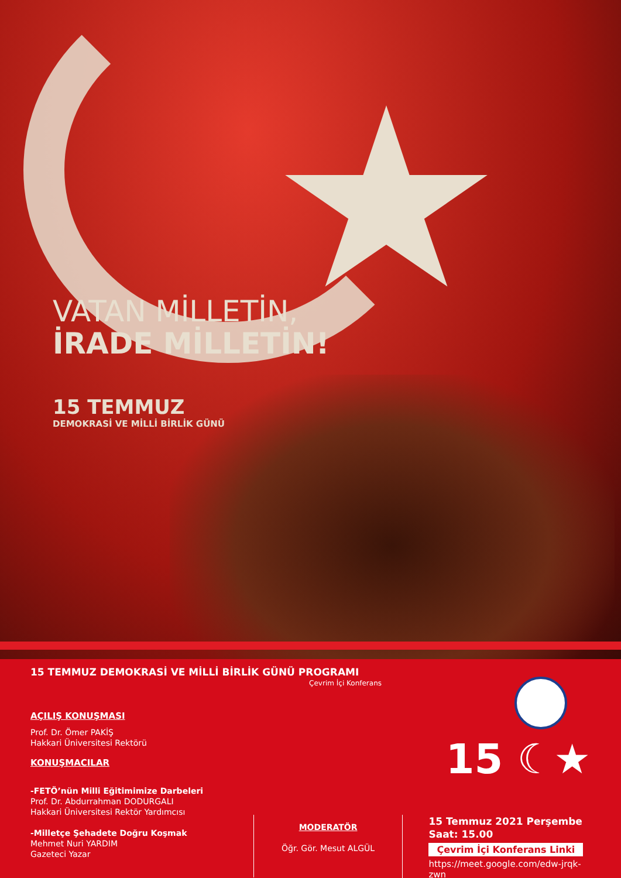VATAN MİLLETİN,
İRADE MİLLETİN!
15 TEMMUZ
DEMOKRASİ VE MİLLİ BİRLİK GÜNÜ
15 TEMMUZ DEMOKRASİ VE MİLLİ BİRLİK GÜNÜ PROGRAMI
Çevrim İçi Konferans
AÇILIŞ KONUŞMASI
Prof. Dr. Ömer PAKİŞ
Hakkari Üniversitesi Rektörü
KONUŞMACILAR
15 ☾★
-FETÖ’nün Milli Eğitimimize Darbeleri
Prof. Dr. Abdurrahman DODURGALI
Hakkari Üniversitesi Rektör Yardımcısı
-Milletçe Şehadete Doğru Koşmak
Mehmet Nuri YARDIM
Gazeteci Yazar
MODERATÖR
Öğr. Gör. Mesut ALGÜL
15 Temmuz 2021 Perşembe
Saat: 15.00
Çevrim İçi Konferans Linki
https://meet.google.com/edw-jrqk-zwn